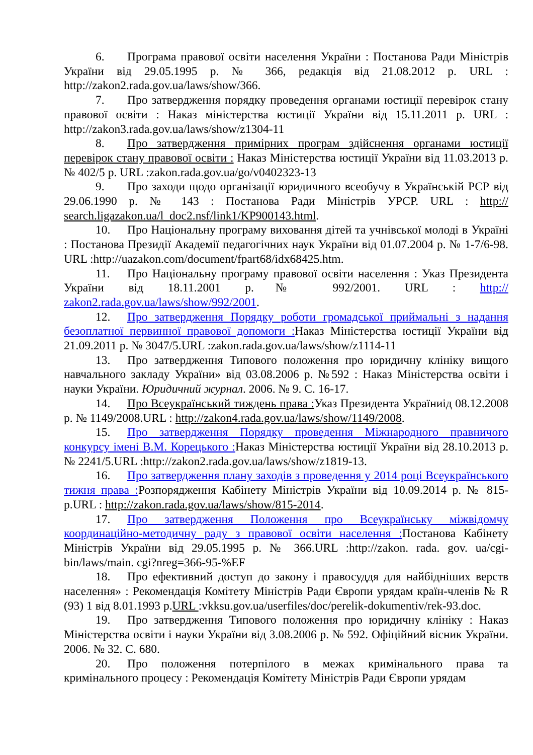6. Програма правової освіти населення України : Постанова Ради Міністрів України від 29.05.1995 р. № 366, редакція від 21.08.2012 р. URL : http://zakon2.rada.gov.ua/laws/show/366.
7. Про затвердження порядку проведення органами юстиції перевірок стану правової освіти : Наказ міністерства юстиції України від 15.11.2011 р. URL : http://zakon3.rada.gov.ua/laws/show/z1304-11
8. Про затвердження примірних програм здійснення органами юстиції перевірок стану правової освіти : Наказ Міністерства юстиції України від 11.03.2013 р. № 402/5 р. URL :zakon.rada.gov.ua/go/v0402323-13
9. Про заходи щодо організації юридичного всеобучу в Українській РСР від 29.06.1990 р. № 143 : Постанова Ради Міністрів УРСР. URL : http:// search.ligazakon.ua/l_doc2.nsf/link1/KP900143.html.
10. Про Національну програму виховання дітей та учнівської молоді в Україні : Постанова Президії Академії педагогічних наук України від 01.07.2004 р. № 1-7/6-98. URL :http://uazakon.com/document/fpart68/idx68425.htm.
11. Про Національну програму правової освіти населення : Указ Президента України від 18.11.2001 р.№ 992/2001. URL : http:// zakon2.rada.gov.ua/laws/show/992/2001.
12. Про затвердження Порядку роботи громадської приймальні з надання безоплатної первинної правової допомоги : Наказ Міністерства юстиції України від 21.09.2011 р. № 3047/5.URL :zakon.rada.gov.ua/laws/show/z1114-11
13. Про затвердження Типового положення про юридичну клініку вищого навчального закладу України» від 03.08.2006 р. №592 : Наказ Міністерства освіти і науки України. Юридичний журнал. 2006. № 9. С. 16-17.
14. Про Всеукраїнський тиждень права : Указ Президента Україниід 08.12.2008 р. № 1149/2008.URL : http://zakon4.rada.gov.ua/laws/show/1149/2008.
15. Про затвердження Порядку проведення Міжнародного правничого конкурсу імені В.М. Корецького : Наказ Міністерства юстиції України від 28.10.2013 р. № 2241/5.URL :http://zakon2.rada.gov.ua/laws/show/z1819-13.
16. Про затвердження плану заходів з проведення у 2014 році Всеукраїнського тижня права : Розпорядження Кабінету Міністрів України від 10.09.2014 р. № 815-р.URL : http://zakon.rada.gov.ua/laws/show/815-2014.
17. Про затвердження Положення про Всеукраїнську міжвідомчу координаційно-методичну раду з правової освіти населення : Постанова Кабінету Міністрів України від 29.05.1995 р. № 366.URL :http://zakon. rada. gov. ua/cgi-bin/laws/main. cgi?nreg=366-95-%EF
18. Про ефективний доступ до закону і правосуддя для найбідніших верств населення» : Рекомендація Комітету Міністрів Ради Європи урядам країн-членів № R (93) 1 від 8.01.1993 р.URL :vkksu.gov.ua/userfiles/doc/perelik-dokumentiv/rek-93.doc.
19. Про затвердження Типового положення про юридичну клініку : Наказ Міністерства освіти і науки України від 3.08.2006 р. № 592. Офіційний вісник України. 2006. № 32. С. 680.
20. Про положення потерпілого в межах кримінального права та кримінального процесу : Рекомендація Комітету Міністрів Ради Європи урядам